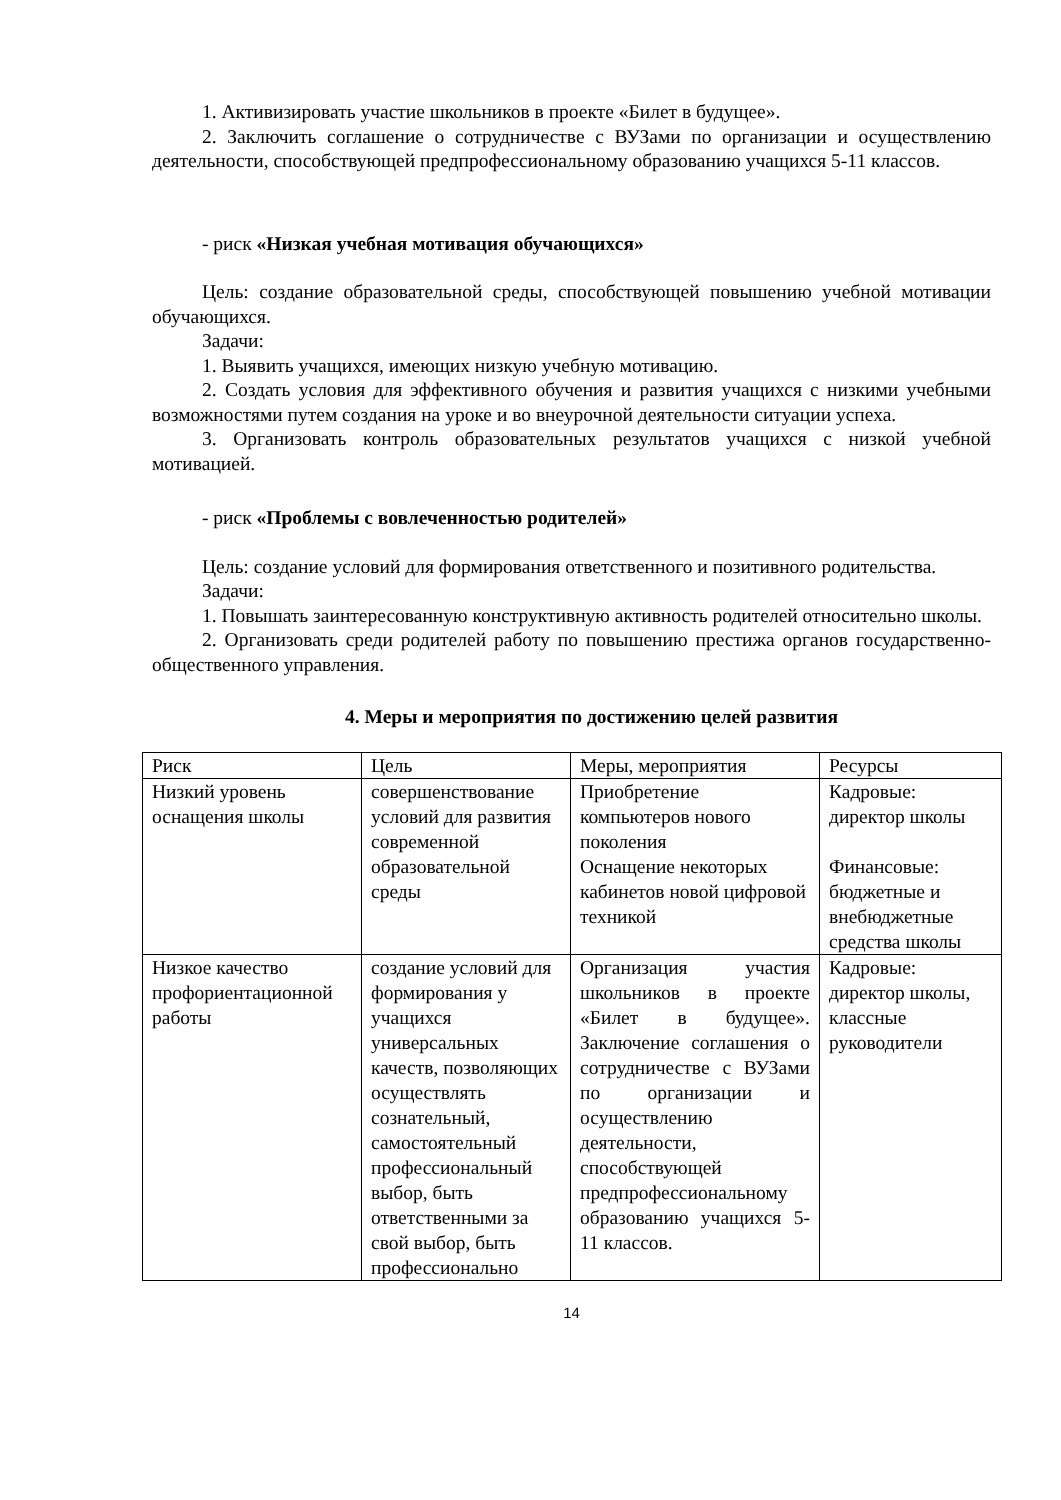1. Активизировать участие школьников в проекте «Билет в будущее».
2. Заключить соглашение о сотрудничестве с ВУЗами по организации и осуществлению деятельности, способствующей предпрофессиональному образованию учащихся 5-11 классов.
- риск «Низкая учебная мотивация обучающихся»
Цель: создание образовательной среды, способствующей повышению учебной мотивации обучающихся.
Задачи:
1. Выявить учащихся, имеющих низкую учебную мотивацию.
2. Создать условия для эффективного обучения и развития учащихся с низкими учебными возможностями путем создания на уроке и во внеурочной деятельности ситуации успеха.
3. Организовать контроль образовательных результатов учащихся с низкой учебной мотивацией.
- риск «Проблемы с вовлеченностью родителей»
Цель: создание условий для формирования ответственного и позитивного родительства.
Задачи:
1. Повышать заинтересованную конструктивную активность родителей относительно школы.
2. Организовать среди родителей работу по повышению престижа органов государственно-общественного управления.
4. Меры и мероприятия по достижению целей развития
| Риск | Цель | Меры, мероприятия | Ресурсы |
| Низкий уровень оснащения школы | совершенствование условий для развития современной образовательной среды | Приобретение компьютеров нового поколения Оснащение некоторых кабинетов новой цифровой техникой | Кадровые: директор школы Финансовые: бюджетные и внебюджетные средства школы |
| Низкое качество профориентационной работы | создание условий для формирования у учащихся универсальных качеств, позволяющих осуществлять сознательный, самостоятельный профессиональный выбор, быть ответственными за свой выбор, быть профессионально | Организация участия школьников в проекте «Билет в будущее». Заключение соглашения о сотрудничестве с ВУЗами по организации и осуществлению деятельности, способствующей предпрофессиональному образованию учащихся 5-11 классов. | Кадровые: директор школы, классные руководители |
14